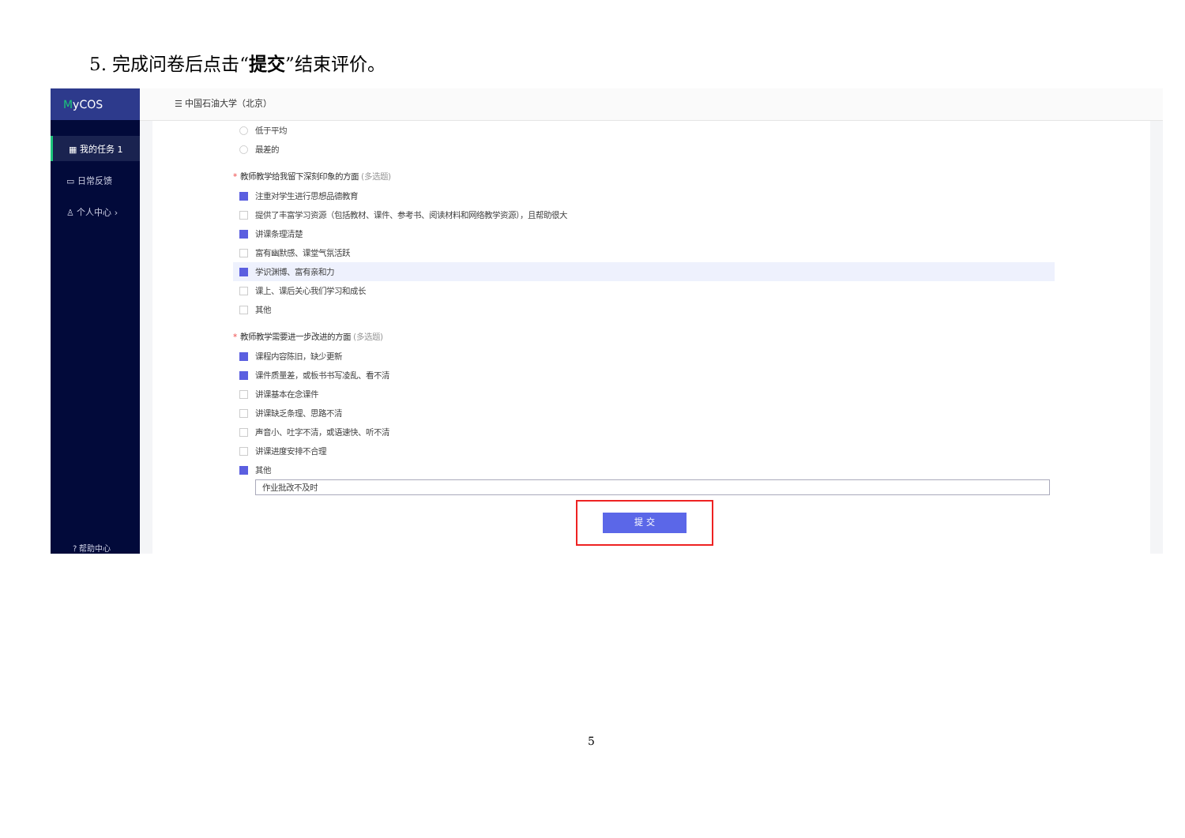5. 完成问卷后点击“提交”结束评价。
MyCOS
▦ 我的任务 1
▭ 日常反馈
♙ 个人中心 ›
? 帮助中心
☰ 中国石油大学（北京）
低于平均
最差的
* 教师教学给我留下深刻印象的方面 (多选题)
注重对学生进行思想品德教育
提供了丰富学习资源（包括教材、课件、参考书、阅读材料和网络教学资源），且帮助很大
讲课条理清楚
富有幽默感、课堂气氛活跃
学识渊博、富有亲和力
课上、课后关心我们学习和成长
其他
* 教师教学需要进一步改进的方面 (多选题)
课程内容陈旧，缺少更新
课件质量差，或板书书写凌乱、看不清
讲课基本在念课件
讲课缺乏条理、思路不清
声音小、吐字不清，或语速快、听不清
讲课进度安排不合理
其他
作业批改不及时
提 交
5